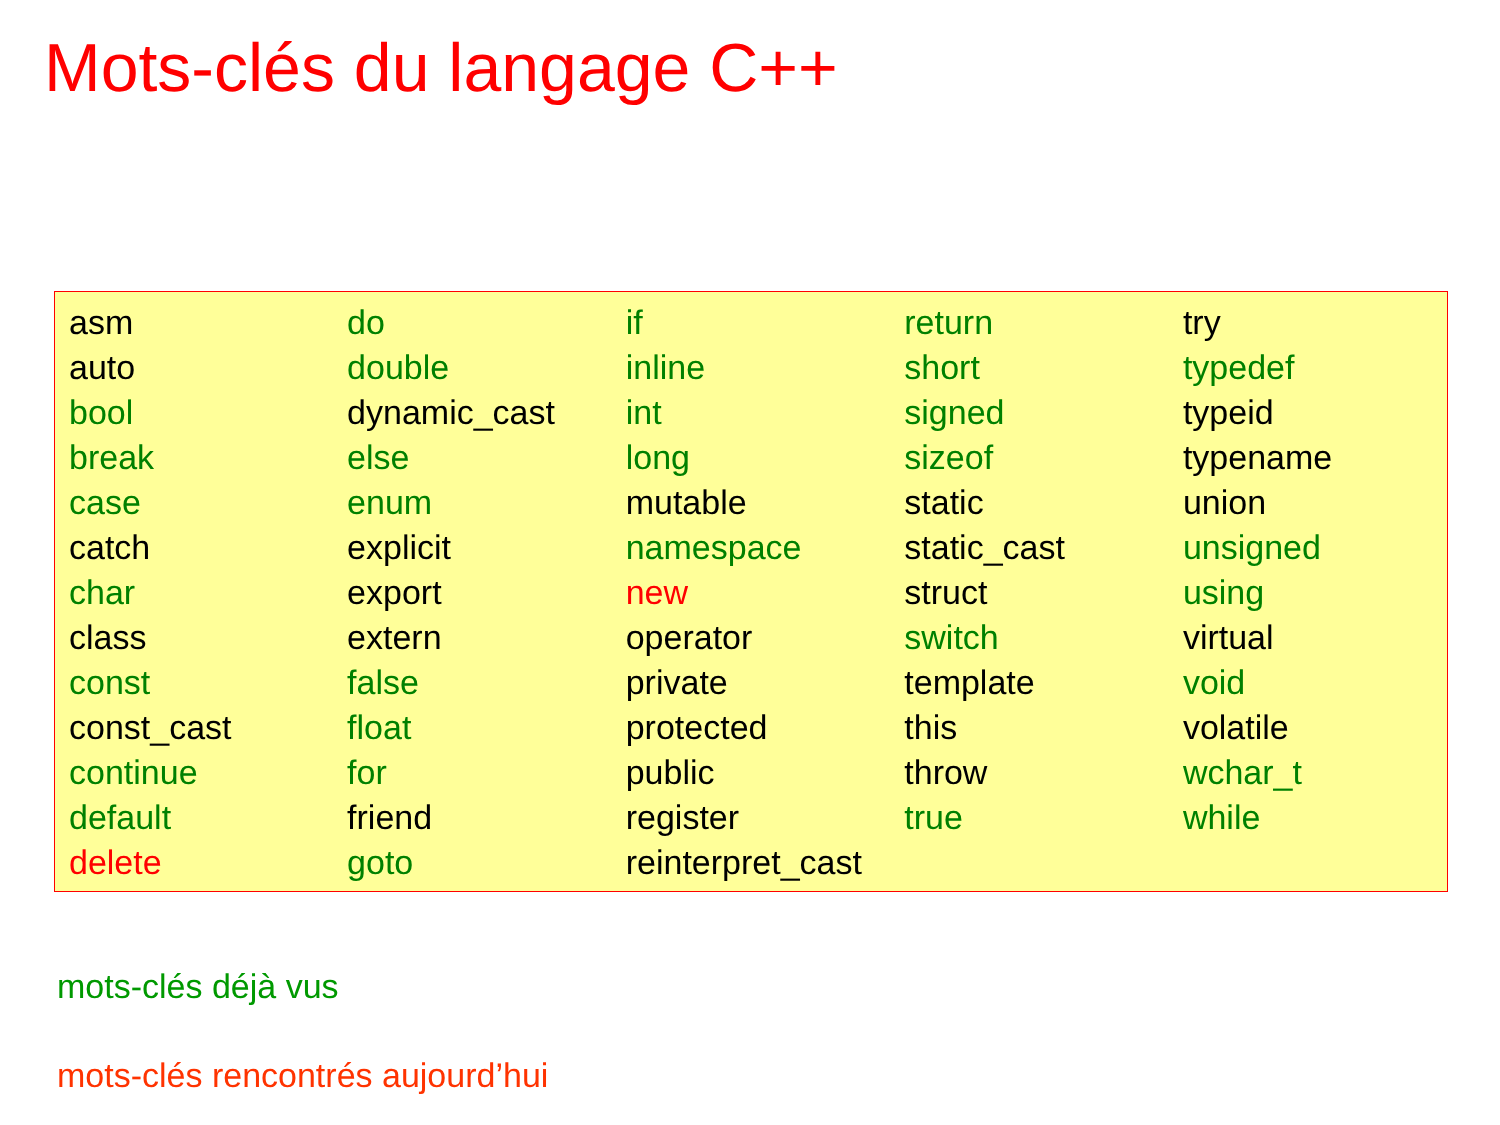Mots-clés du langage C++
| asm | do | if | return | try |
| auto | double | inline | short | typedef |
| bool | dynamic_cast | int | signed | typeid |
| break | else | long | sizeof | typename |
| case | enum | mutable | static | union |
| catch | explicit | namespace | static_cast | unsigned |
| char | export | new | struct | using |
| class | extern | operator | switch | virtual |
| const | false | private | template | void |
| const_cast | float | protected | this | volatile |
| continue | for | public | throw | wchar_t |
| default | friend | register | true | while |
| delete | goto | reinterpret_cast | | |
mots-clés déjà vus
mots-clés rencontrés aujourd’hui